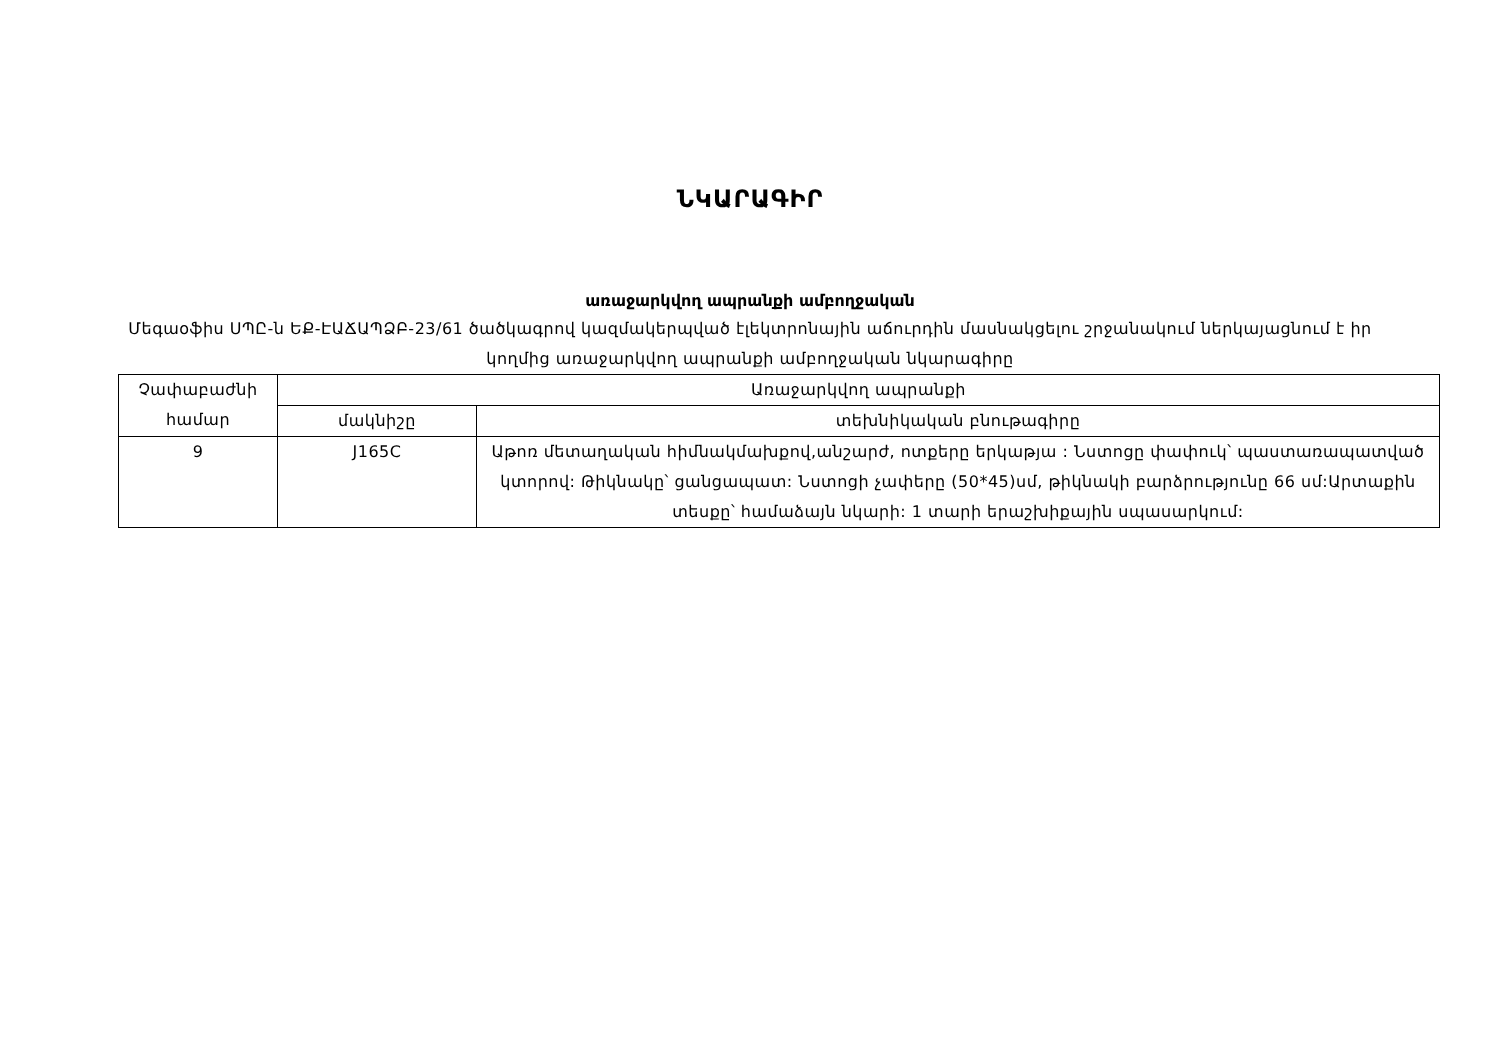ՆԿԱՐԱԳԻՐ
առաջարկվող ապրանքի ամբողջական
Մեգաօֆիս ՍՊԸ-ն ԵՔ-ԷԱՃԱՊՁԲ-23/61 ծածկագրով կազմակերպված էլեկտրոնային աճուրդին մասնակցելու շրջանակում ներկայացնում է իր կողմից առաջարկվող ապրանքի ամբողջական նկարագիրը
| Չափաբաժնի համար | Առաջարկվող ապրանքի | |
| --- | --- | --- |
| | մակնիշը | տեխնիկական բնութագիրը |
| 9 | J165C | Աթոռ մետաղական հիմնակմախքով,անշարժ, ոտքերը երկաթյա : Նստոցը փափուկ՝ պաստառապատված կտորով: Թիկնակը՝ ցանցապատ: Նստոցի չափերը (50*45)սմ, թիկնակի բարձրությունը 66 սմ:Արտաքին տեսքը՝ համաձայն նկարի: 1 տարի երաշխիքային սպասարկում: |